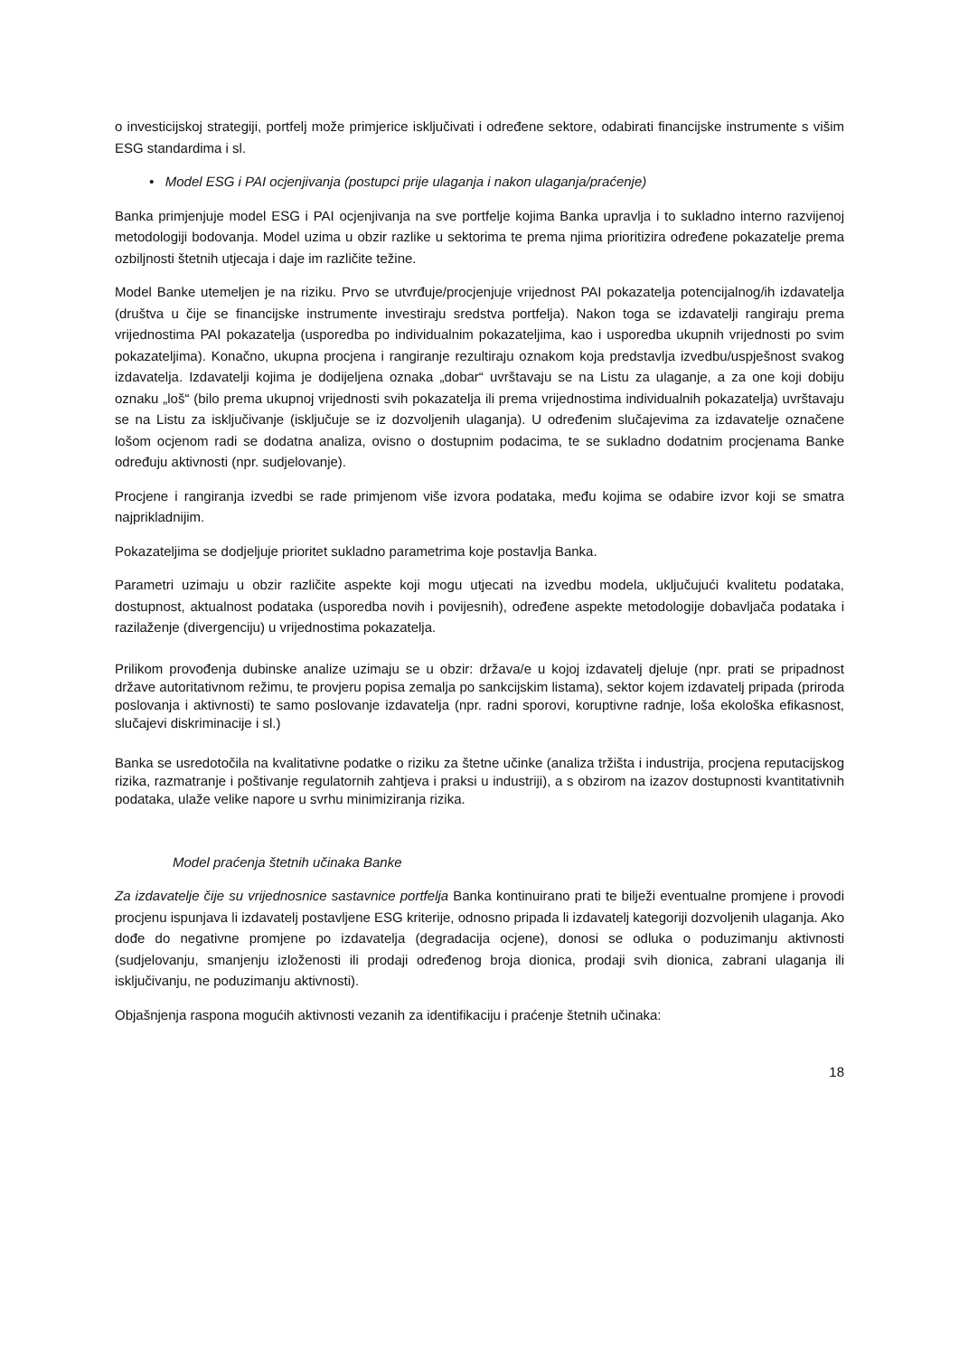o investicijskoj strategiji, portfelj može primjerice isključivati i određene sektore, odabirati financijske instrumente s višim ESG standardima i sl.
• Model ESG i PAI ocjenjivanja (postupci prije ulaganja i nakon ulaganja/praćenje)
Banka primjenjuje model ESG i PAI ocjenjivanja na sve portfelje kojima Banka upravlja i to sukladno interno razvijenoj metodologiji bodovanja. Model uzima u obzir razlike u sektorima te prema njima prioritizira određene pokazatelje prema ozbiljnosti štetnih utjecaja i daje im različite težine.
Model Banke utemeljen je na riziku. Prvo se utvrđuje/procjenjuje vrijednost PAI pokazatelja potencijalnog/ih izdavatelja (društva u čije se financijske instrumente investiraju sredstva portfelja). Nakon toga se izdavatelji rangiraju prema vrijednostima PAI pokazatelja (usporedba po individualnim pokazateljima, kao i usporedba ukupnih vrijednosti po svim pokazateljima). Konačno, ukupna procjena i rangiranje rezultiraju oznakom koja predstavlja izvedbu/uspješnost svakog izdavatelja. Izdavatelji kojima je dodijeljena oznaka „dobar“ uvrštavaju se na Listu za ulaganje, a za one koji dobiju oznaku „loš“ (bilo prema ukupnoj vrijednosti svih pokazatelja ili prema vrijednostima individualnih pokazatelja) uvrštavaju se na Listu za isključivanje (isključuje se iz dozvoljenih ulaganja). U određenim slučajevima za izdavatelje označene lošom ocjenom radi se dodatna analiza, ovisno o dostupnim podacima, te se sukladno dodatnim procjenama Banke određuju aktivnosti (npr. sudjelovanje).
Procjene i rangiranja izvedbi se rade primjenom više izvora podataka, među kojima se odabire izvor koji se smatra najprikladnijim.
Pokazateljima se dodjeljuje prioritet sukladno parametrima koje postavlja Banka.
Parametri uzimaju u obzir različite aspekte koji mogu utjecati na izvedbu modela, uključujući kvalitetu podataka, dostupnost, aktualnost podataka (usporedba novih i povijesnih), određene aspekte metodologije dobavljača podataka i razilaženje (divergenciju) u vrijednostima pokazatelja.
Prilikom provođenja dubinske analize uzimaju se u obzir: država/e u kojoj izdavatelj djeluje (npr. prati se pripadnost države autoritativnom režimu, te provjeru popisa zemalja po sankcijskim listama), sektor kojem izdavatelj pripada (priroda poslovanja i aktivnosti) te samo poslovanje izdavatelja (npr. radni sporovi, koruptivne radnje, loša ekološka efikasnost, slučajevi diskriminacije i sl.)
Banka se usredotočila na kvalitativne podatke o riziku za štetne učinke (analiza tržišta i industrija, procjena reputacijskog rizika, razmatranje i poštivanje regulatornih zahtjeva i praksi u industriji), a s obzirom na izazov dostupnosti kvantitativnih podataka, ulaže velike napore u svrhu minimiziranja rizika.
Model praćenja štetnih učinaka Banke
Za izdavatelje čije su vrijednosnice sastavnice portfelja Banka kontinuirano prati te bilježi eventualne promjene i provodi procjenu ispunjava li izdavatelj postavljene ESG kriterije, odnosno pripada li izdavatelj kategoriji dozvoljenih ulaganja. Ako dođe do negativne promjene po izdavatelja (degradacija ocjene), donosi se odluka o poduzimanju aktivnosti (sudjelovanju, smanjenju izloženosti ili prodaji određenog broja dionica, prodaji svih dionica, zabrani ulaganja ili isključivanju, ne poduzimanju aktivnosti).
Objašnjenja raspona mogućih aktivnosti vezanih za identifikaciju i praćenje štetnih učinaka:
18